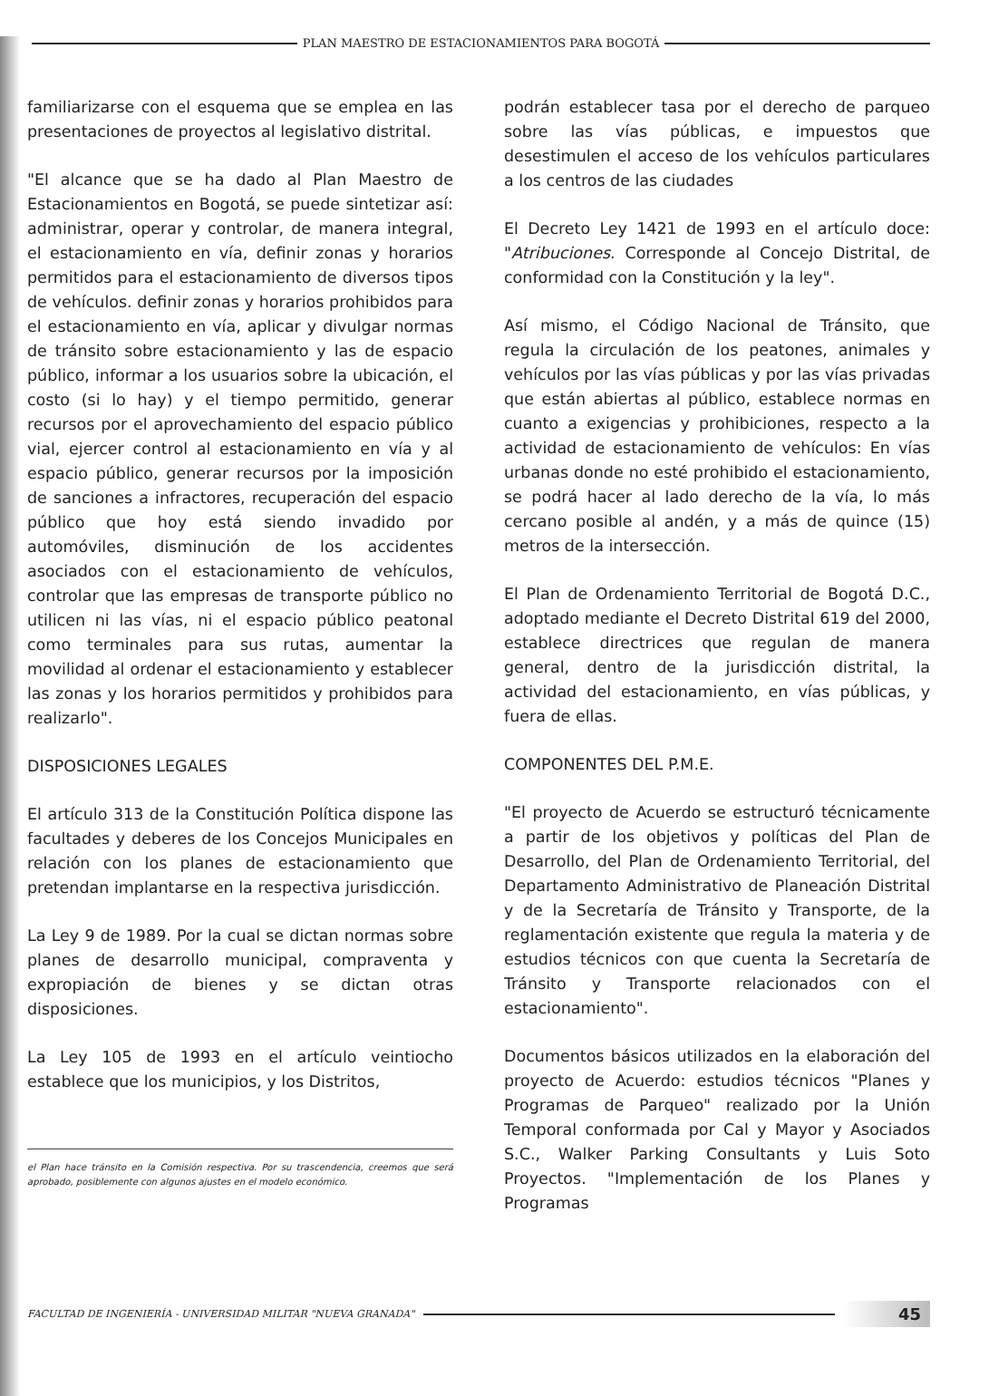PLAN MAESTRO DE ESTACIONAMIENTOS PARA BOGOTÁ
familiarizarse con el esquema que se emplea en las presentaciones de proyectos al legislativo distrital.
"El alcance que se ha dado al Plan Maestro de Estacionamientos en Bogotá, se puede sintetizar así: administrar, operar y controlar, de manera integral, el estacionamiento en vía, definir zonas y horarios permitidos para el estacionamiento de diversos tipos de vehículos. definir zonas y horarios prohibidos para el estacionamiento en vía, aplicar y divulgar normas de tránsito sobre estacionamiento y las de espacio público, informar a los usuarios sobre la ubicación, el costo (si lo hay) y el tiempo permitido, generar recursos por el aprovechamiento del espacio público vial, ejercer control al estacionamiento en vía y al espacio público, generar recursos por la imposición de sanciones a infractores, recuperación del espacio público que hoy está siendo invadido por automóviles, disminución de los accidentes asociados con el estacionamiento de vehículos, controlar que las empresas de transporte público no utilicen ni las vías, ni el espacio público peatonal como terminales para sus rutas, aumentar la movilidad al ordenar el estacionamiento y establecer las zonas y los horarios permitidos y prohibidos para realizarlo".
DISPOSICIONES LEGALES
El artículo 313 de la Constitución Política dispone las facultades y deberes de los Concejos Municipales en relación con los planes de estacionamiento que pretendan implantarse en la respectiva jurisdicción.
La Ley 9 de 1989. Por la cual se dictan normas sobre planes de desarrollo municipal, compraventa y expropiación de bienes y se dictan otras disposiciones.
La Ley 105 de 1993 en el artículo veintiocho establece que los municipios, y los Distritos,
el Plan hace tránsito en la Comisión respectiva. Por su trascendencia, creemos que será aprobado, posiblemente con algunos ajustes en el modelo económico.
podrán establecer tasa por el derecho de parqueo sobre las vías públicas, e impuestos que desestimulen el acceso de los vehículos particulares a los centros de las ciudades
El Decreto Ley 1421 de 1993 en el artículo doce: "Atribuciones. Corresponde al Concejo Distrital, de conformidad con la Constitución y la ley".
Así mismo, el Código Nacional de Tránsito, que regula la circulación de los peatones, animales y vehículos por las vías públicas y por las vías privadas que están abiertas al público, establece normas en cuanto a exigencias y prohibiciones, respecto a la actividad de estacionamiento de vehículos: En vías urbanas donde no esté prohibido el estacionamiento, se podrá hacer al lado derecho de la vía, lo más cercano posible al andén, y a más de quince (15) metros de la intersección.
El Plan de Ordenamiento Territorial de Bogotá D.C., adoptado mediante el Decreto Distrital 619 del 2000, establece directrices que regulan de manera general, dentro de la jurisdicción distrital, la actividad del estacionamiento, en vías públicas, y fuera de ellas.
COMPONENTES DEL P.M.E.
"El proyecto de Acuerdo se estructuró técnicamente a partir de los objetivos y políticas del Plan de Desarrollo, del Plan de Ordenamiento Territorial, del Departamento Administrativo de Planeación Distrital y de la Secretaría de Tránsito y Transporte, de la reglamentación existente que regula la materia y de estudios técnicos con que cuenta la Secretaría de Tránsito y Transporte relacionados con el estacionamiento".
Documentos básicos utilizados en la elaboración del proyecto de Acuerdo: estudios técnicos "Planes y Programas de Parqueo" realizado por la Unión Temporal conformada por Cal y Mayor y Asociados S.C., Walker Parking Consultants y Luis Soto Proyectos. "Implementación de los Planes y Programas
FACULTAD DE INGENIERÍA - UNIVERSIDAD MILITAR "NUEVA GRANADA"
45